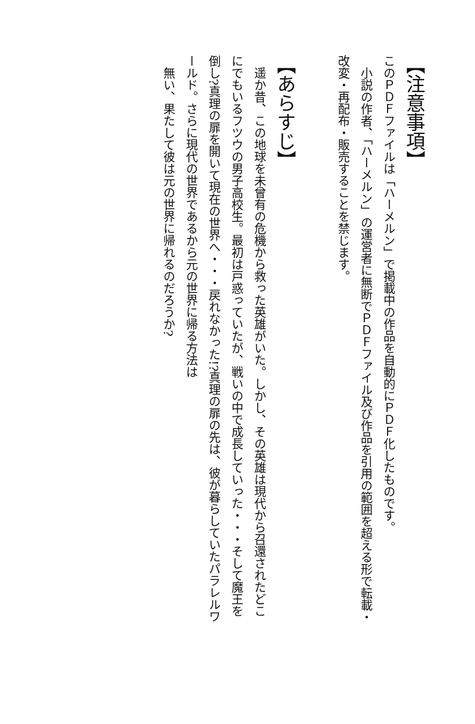【注意事項】
このＰＤＦファイルは「ハーメルン」で掲載中の作品を自動的にＰＤＦ化したものです。
小説の作者、「ハーメルン」の運営者に無断でＰＤＦファイル及び作品を引用の範囲を超える形で転載・改変・再配布・販売することを禁じます。
【あらすじ】
遥か昔、この地球を未曾有の危機から救った英雄がいた。しかし、その英雄は現代から召還されたどこにでもいるフツウの男子高校生。最初は戸惑っていたが、戦いの中で成長していった・・・そして魔王を倒し?真理の扉を開いて現在の世界へ・・・戻れなかった!?真理の扉の先は、彼が暮らしていたパラレルワールド。さらに現代の世界であるから元の世界に帰る方法は
無い、果たして彼は元の世界に帰れるのだろうか?